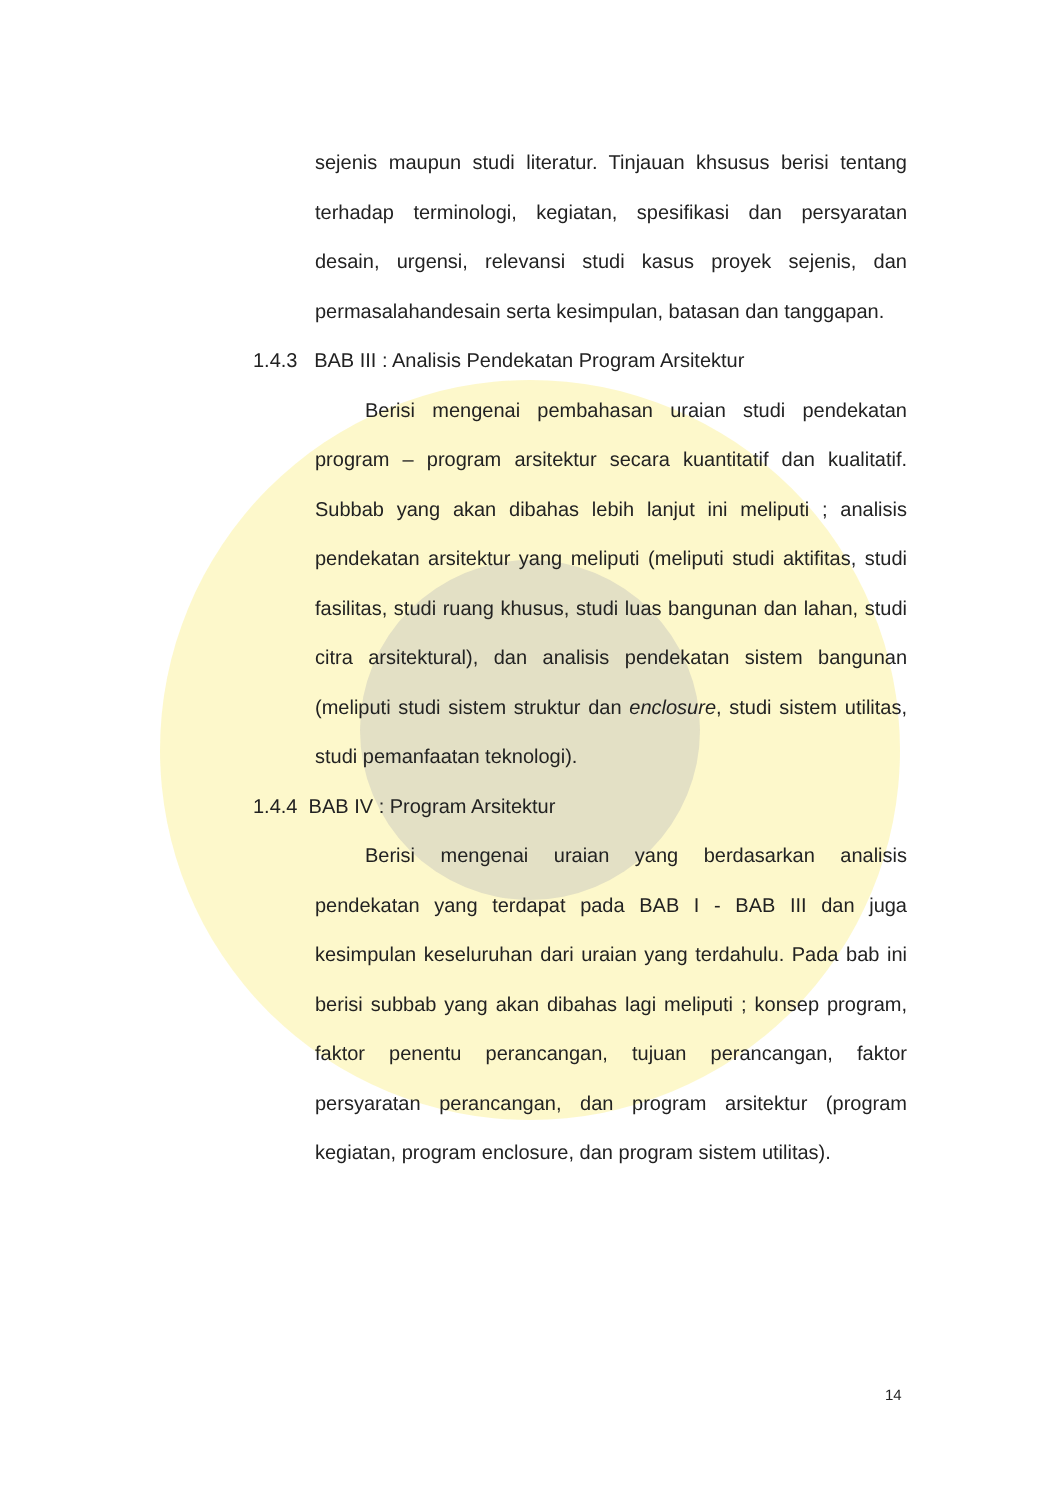sejenis maupun studi literatur. Tinjauan khsusus berisi tentang terhadap terminologi, kegiatan, spesifikasi dan persyaratan desain, urgensi, relevansi studi kasus proyek sejenis, dan permasalahandesain serta kesimpulan, batasan dan tanggapan.
1.4.3 BAB III : Analisis Pendekatan Program Arsitektur
Berisi mengenai pembahasan uraian studi pendekatan program – program arsitektur secara kuantitatif dan kualitatif. Subbab yang akan dibahas lebih lanjut ini meliputi ; analisis pendekatan arsitektur yang meliputi (meliputi studi aktifitas, studi fasilitas, studi ruang khusus, studi luas bangunan dan lahan, studi citra arsitektural), dan analisis pendekatan sistem bangunan (meliputi studi sistem struktur dan enclosure, studi sistem utilitas, studi pemanfaatan teknologi).
1.4.4 BAB IV : Program Arsitektur
Berisi mengenai uraian yang berdasarkan analisis pendekatan yang terdapat pada BAB I - BAB III dan juga kesimpulan keseluruhan dari uraian yang terdahulu. Pada bab ini berisi subbab yang akan dibahas lagi meliputi ; konsep program, faktor penentu perancangan, tujuan perancangan, faktor persyaratan perancangan, dan program arsitektur (program kegiatan, program enclosure, dan program sistem utilitas).
14